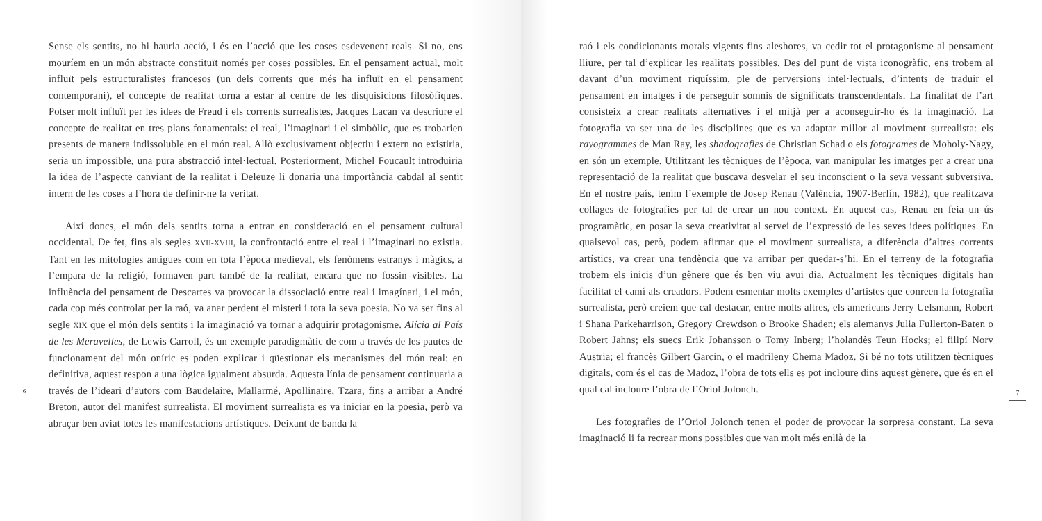6
Sense els sentits, no hi hauria acció, i és en l’acció que les coses esdevenent reals. Si no, ens mouríem en un món abstracte constituït només per coses possibles. En el pensament actual, molt influït pels estructuralistes francesos (un dels corrents que més ha influït en el pensament contemporani), el concepte de realitat torna a estar al centre de les disquisicions filosòfiques. Potser molt influït per les idees de Freud i els corrents surrealistes, Jacques Lacan va descriure el concepte de realitat en tres plans fonamentals: el real, l’imaginari i el simbòlic, que es trobarien presents de manera indissoluble en el món real. Allò exclusivament objectiu i extern no existiria, seria un impossible, una pura abstracció intel·lectual. Posteriorment, Michel Foucault introduiria la idea de l’aspecte canviant de la realitat i Deleuze li donaria una importància cabdal al sentit intern de les coses a l’hora de definir-ne la veritat.
Així doncs, el món dels sentits torna a entrar en consideració en el pensament cultural occidental. De fet, fins als segles XVII-XVIII, la confrontació entre el real i l’imaginari no existia. Tant en les mitologies antigues com en tota l’època medieval, els fenòmens estranys i màgics, a l’empara de la religió, formaven part també de la realitat, encara que no fossin visibles. La influència del pensament de Descartes va provocar la dissociació entre real i imagínari, i el món, cada cop més controlat per la raó, va anar perdent el misteri i tota la seva poesia. No va ser fins al segle XIX que el món dels sentits i la imaginació va tornar a adquirir protagonisme. Alícia al País de les Meravelles, de Lewis Carroll, és un exemple paradigmàtic de com a través de les pautes de funcionament del món oníric es poden explicar i qüestionar els mecanismes del món real: en definitiva, aquest respon a una lògica igualment absurda. Aquesta línia de pensament continuaria a través de l’ideari d’autors com Baudelaire, Mallarmé, Apollinaire, Tzara, fins a arribar a André Breton, autor del manifest surrealista. El moviment surrealista es va iniciar en la poesia, però va abraçar ben aviat totes les manifestacions artístiques. Deixant de banda la
raó i els condicionants morals vigents fins aleshores, va cedir tot el protagonisme al pensament lliure, per tal d’explicar les realitats possibles. Des del punt de vista iconogràfic, ens trobem al davant d’un moviment riquíssim, ple de perversions intel·lectuals, d’intents de traduir el pensament en imatges i de perseguir somnis de significats transcendentals. La finalitat de l’art consisteix a crear realitats alternatives i el mitjà per a aconseguir-ho és la imaginació. La fotografia va ser una de les disciplines que es va adaptar millor al moviment surrealista: els rayogrammes de Man Ray, les shadografies de Christian Schad o els fotogrames de Moholy-Nagy, en són un exemple. Utilitzant les tècniques de l’època, van manipular les imatges per a crear una representació de la realitat que buscava desvelar el seu inconscient o la seva vessant subversiva. En el nostre país, tenim l’exemple de Josep Renau (València, 1907-Berlín, 1982), que realitzava collages de fotografies per tal de crear un nou context. En aquest cas, Renau en feia un ús programàtic, en posar la seva creativitat al servei de l’expressió de les seves idees polítiques. En qualsevol cas, però, podem afirmar que el moviment surrealista, a diferència d’altres corrents artístics, va crear una tendència que va arribar per quedar-s’hi. En el terreny de la fotografia trobem els inicis d’un gènere que és ben viu avui dia. Actualment les tècniques digitals han facilitat el camí als creadors. Podem esmentar molts exemples d’artistes que conreen la fotografia surrealista, però creiem que cal destacar, entre molts altres, els americans Jerry Uelsmann, Robert i Shana Parkeharrison, Gregory Crewdson o Brooke Shaden; els alemanys Julia Fullerton-Baten o Robert Jahns; els suecs Erik Johansson o Tomy Inberg; l’holandès Teun Hocks; el filipí Norv Austria; el francès Gilbert Garcin, o el madrileny Chema Madoz. Si bé no tots utilitzen tècniques digitals, com és el cas de Madoz, l’obra de tots ells es pot incloure dins aquest gènere, que és en el qual cal incloure l’obra de l’Oriol Jolonch.
Les fotografies de l’Oriol Jolonch tenen el poder de provocar la sorpresa constant. La seva imaginació li fa recrear mons possibles que van molt més enllà de la
7